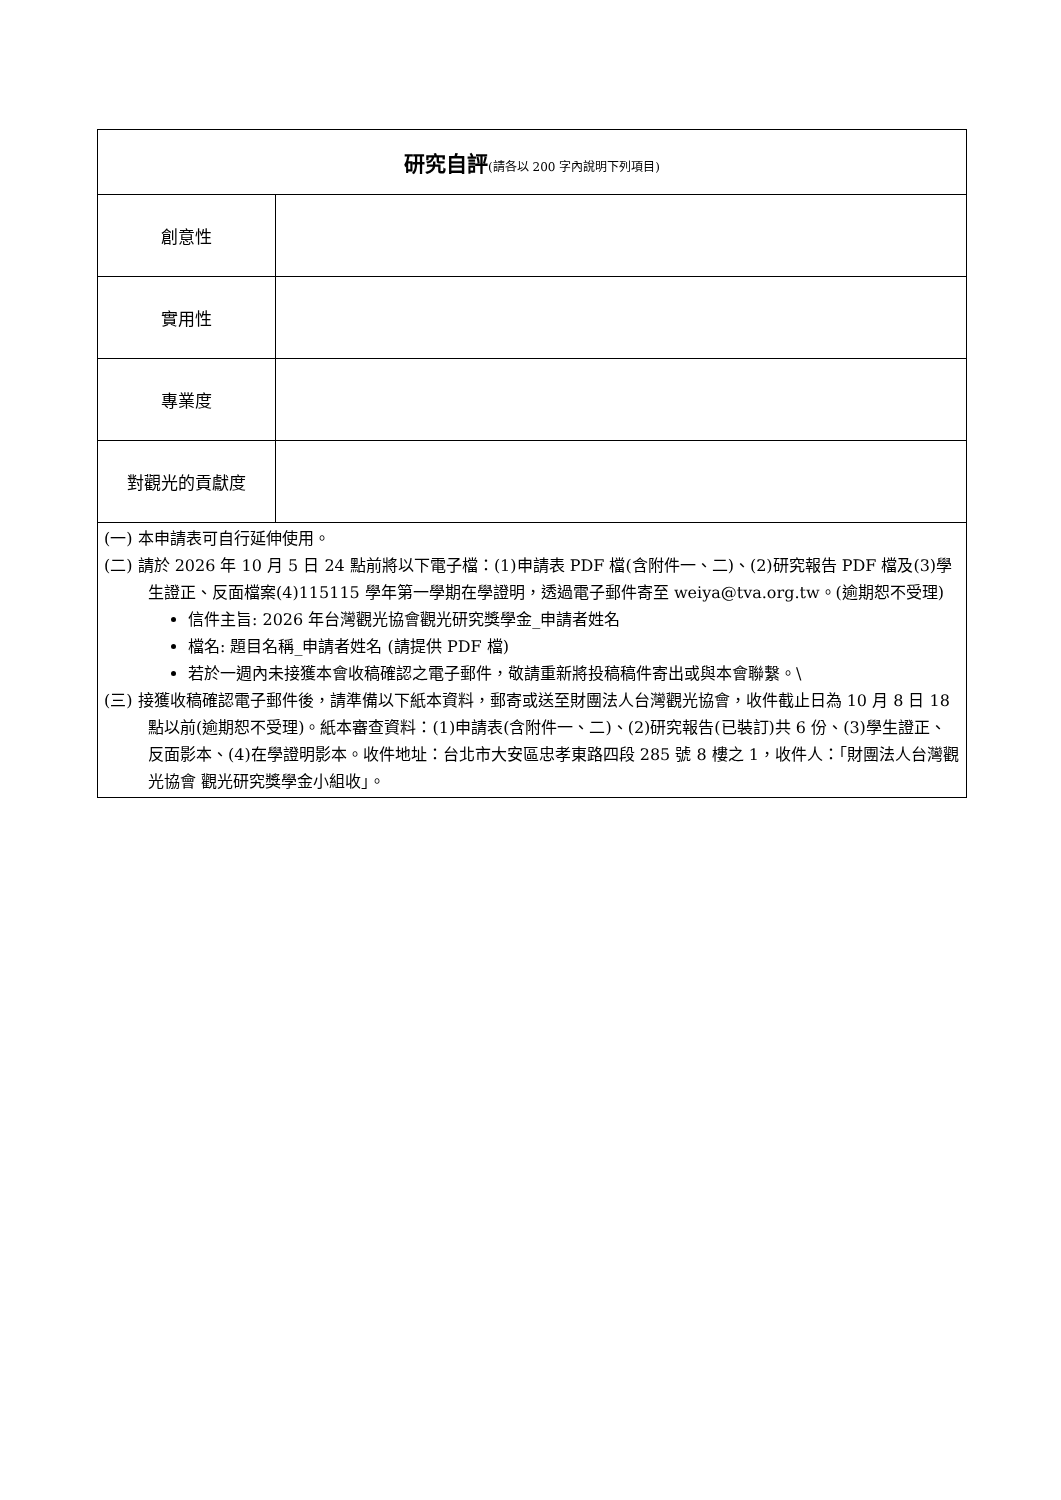| 研究自評 (請各以 200 字內說明下列項目) | |
| --- | --- |
| 創意性 | |
| 實用性 | |
| 專業度 | |
| 對觀光的貢獻度 | |
| (一) 本申請表可自行延伸使用。 (二) 請於 2026 年 10 月 5 日 24 點前將以下電子檔：(1)申請表 PDF 檔(含附件一、二)、(2)研究報告 PDF 檔及(3)學生證正、反面檔案(4)115115 學年第一學期在學證明，透過電子郵件寄至 weiya@tva.org.tw。(逾期恕不受理) 信件主旨: 2026 年台灣觀光協會觀光研究獎學金_申請者姓名 檔名: 題目名稱_申請者姓名 (請提供 PDF 檔) 若於一週內未接獲本會收稿確認之電子郵件，敬請重新將投稿稿件寄出或與本會聯繫。\ (三) 接獲收稿確認電子郵件後，請準備以下紙本資料，郵寄或送至財團法人台灣觀光協會，收件截止日為 10 月 8 日 18 點以前(逾期恕不受理)。紙本審查資料：(1)申請表(含附件一、二)、(2)研究報告(已裝訂)共 6 份、(3)學生證正、反面影本、(4)在學證明影本。收件地址：台北市大安區忠孝東路四段 285 號 8 樓之 1，收件人：「財團法人台灣觀光協會 觀光研究獎學金小組收」。 | |